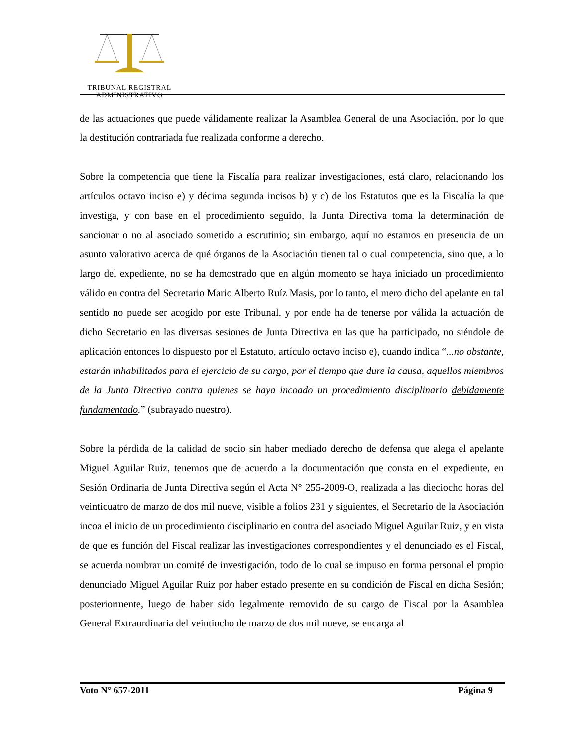TRIBUNAL REGISTRAL
ADMINISTRATIVO
de las actuaciones que puede válidamente realizar la Asamblea General de una Asociación, por lo que la destitución contrariada fue realizada conforme a derecho.
Sobre la competencia que tiene la Fiscalía para realizar investigaciones, está claro, relacionando los artículos octavo inciso e) y décima segunda incisos b) y c) de los Estatutos que es la Fiscalía la que investiga, y con base en el procedimiento seguido, la Junta Directiva toma la determinación de sancionar o no al asociado sometido a escrutinio; sin embargo, aquí no estamos en presencia de un asunto valorativo acerca de qué órganos de la Asociación tienen tal o cual competencia, sino que, a lo largo del expediente, no se ha demostrado que en algún momento se haya iniciado un procedimiento válido en contra del Secretario Mario Alberto Ruíz Masis, por lo tanto, el mero dicho del apelante en tal sentido no puede ser acogido por este Tribunal, y por ende ha de tenerse por válida la actuación de dicho Secretario en las diversas sesiones de Junta Directiva en las que ha participado, no siéndole de aplicación entonces lo dispuesto por el Estatuto, artículo octavo inciso e), cuando indica “...no obstante, estarán inhabilitados para el ejercicio de su cargo, por el tiempo que dure la causa, aquellos miembros de la Junta Directiva contra quienes se haya incoado un procedimiento disciplinario debidamente fundamentado.” (subrayado nuestro).
Sobre la pérdida de la calidad de socio sin haber mediado derecho de defensa que alega el apelante Miguel Aguilar Ruiz, tenemos que de acuerdo a la documentación que consta en el expediente, en Sesión Ordinaria de Junta Directiva según el Acta N° 255-2009-O, realizada a las dieciocho horas del veinticuatro de marzo de dos mil nueve, visible a folios 231 y siguientes, el Secretario de la Asociación incoa el inicio de un procedimiento disciplinario en contra del asociado Miguel Aguilar Ruiz, y en vista de que es función del Fiscal realizar las investigaciones correspondientes y el denunciado es el Fiscal, se acuerda nombrar un comité de investigación, todo de lo cual se impuso en forma personal el propio denunciado Miguel Aguilar Ruiz por haber estado presente en su condición de Fiscal en dicha Sesión; posteriormente, luego de haber sido legalmente removido de su cargo de Fiscal por la Asamblea General Extraordinaria del veintiocho de marzo de dos mil nueve, se encarga al
Voto N° 657-2011 Página 9